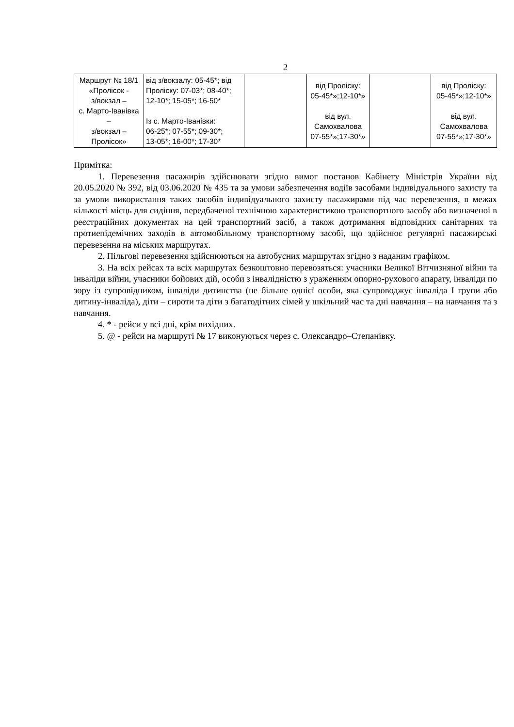2
| Маршрут № 18/1 «Пролісок - з/вокзал – с. Марто-Іванівка – з/вокзал – Пролісок» | від з/вокзалу: 05-45*; від Проліску: 07-03*; 08-40*; 12-10*; 15-05*; 16-50* Із с. Марто-Іванівки: 06-25*; 07-55*; 09-30*; 13-05*; 16-00*; 17-30* | | від Проліску: 05-45*»;12-10*» від вул. Самохвалова 07-55*»;17-30*» | | від Проліску: 05-45*»;12-10*» від вул. Самохвалова 07-55*»;17-30*» |
Примітка:
1. Перевезення пасажирів здійснювати згідно вимог постанов Кабінету Міністрів України від 20.05.2020 № 392, від 03.06.2020 № 435 та за умови забезпечення водіїв засобами індивідуального захисту та за умови використання таких засобів індивідуального захисту пасажирами під час перевезення, в межах кількості місць для сидіння, передбаченої технічною характеристикою транспортного засобу або визначеної в реєстраційних документах на цей транспортний засіб, а також дотримання відповідних санітарних та протиепідемічних заходів в автомобільному транспортному засобі, що здійснює регулярні пасажирські перевезення на міських маршрутах.
2. Пільгові перевезення здійснюються на автобусних маршрутах згідно з наданим графіком.
3. На всіх рейсах та всіх маршрутах безкоштовно перевозяться: учасники Великої Вітчизняної війни та інваліди війни, учасники бойових дій, особи з інвалідністю з ураженням опорно-рухового апарату, інваліди по зору із супровідником, інваліди дитинства (не більше однієї особи, яка супроводжує інваліда І групи або дитину-інваліда), діти – сироти та діти з багатодітних сімей у шкільний час та дні навчання – на навчання та з навчання.
4. * - рейси у всі дні, крім вихідних.
5. @ - рейси на маршруті № 17 виконуються через с. Олександро–Степанівку.